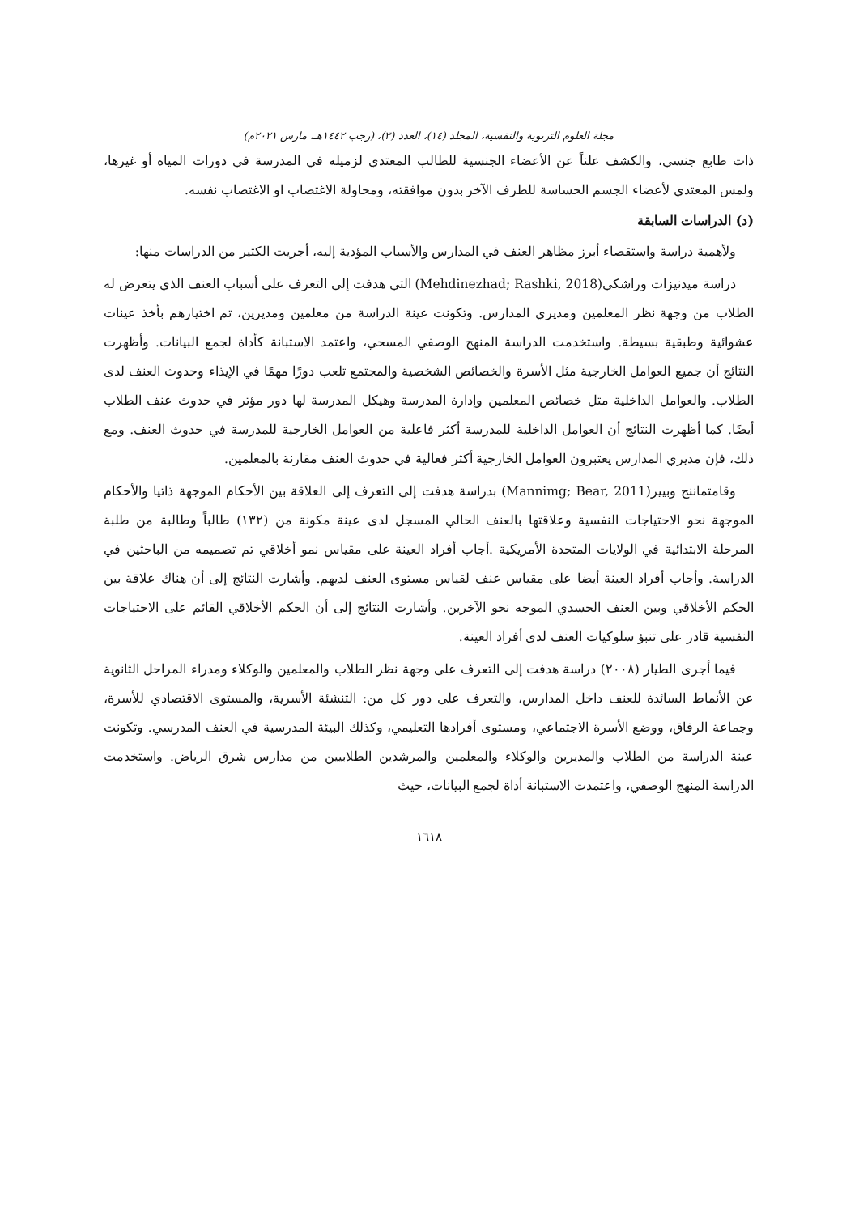مجلة العلوم التربوية والنفسية، المجلد (١٤)، العدد (٣)، (رجب ١٤٤٢هـ، مارس ٢٠٢١م)
ذات طابع جنسي، والكشف علناً عن الأعضاء الجنسية للطالب المعتدي لزميله في المدرسة في دورات المياه أو غيرها، ولمس المعتدي لأعضاء الجسم الحساسة للطرف الآخر بدون موافقته، ومحاولة الاغتصاب او الاغتصاب نفسه.
(د) الدراسات السابقة
ولأهمية دراسة واستقصاء أبرز مظاهر العنف في المدارس والأسباب المؤدية إليه، أجريت الكثير من الدراسات منها:
دراسة ميدنيزات وراشكي(Mehdinezhad; Rashki, 2018) التي هدفت إلى التعرف على أسباب العنف الذي يتعرض له الطلاب من وجهة نظر المعلمين ومديري المدارس. وتكونت عينة الدراسة من معلمين ومديرين، تم اختيارهم بأخذ عينات عشوائية وطبقية بسيطة. واستخدمت الدراسة المنهج الوصفي المسحي، واعتمد الاستبانة كأداة لجمع البيانات. وأظهرت النتائج أن جميع العوامل الخارجية مثل الأسرة والخصائص الشخصية والمجتمع تلعب دورًا مهمًا في الإيذاء وحدوث العنف لدى الطلاب. والعوامل الداخلية مثل خصائص المعلمين وإدارة المدرسة وهيكل المدرسة لها دور مؤثر في حدوث عنف الطلاب أيضًا. كما أظهرت النتائج أن العوامل الداخلية للمدرسة أكثر فاعلية من العوامل الخارجية للمدرسة في حدوث العنف. ومع ذلك، فإن مديري المدارس يعتبرون العوامل الخارجية أكثر فعالية في حدوث العنف مقارنة بالمعلمين.
وقامتماننج وبيير(Mannimg; Bear, 2011) بدراسة هدفت إلى التعرف إلى العلاقة بين الأحكام الموجهة ذاتيا والأحكام الموجهة نحو الاحتياجات النفسية وعلاقتها بالعنف الحالي المسجل لدى عينة مكونة من (١٣٢) طالباً وطالبة من طلبة المرحلة الابتدائية في الولايات المتحدة الأمريكية .أجاب أفراد العينة على مقياس نمو أخلاقي تم تصميمه من الباحثين في الدراسة. وأجاب أفراد العينة أيضا على مقياس عنف لقياس مستوى العنف لديهم. وأشارت النتائج إلى أن هناك علاقة بين الحكم الأخلاقي وبين العنف الجسدي الموجه نحو الآخرين. وأشارت النتائج إلى أن الحكم الأخلاقي القائم على الاحتياجات النفسية قادر على تنبؤ سلوكيات العنف لدى أفراد العينة.
فيما أجرى الطيار (٢٠٠٨) دراسة هدفت إلى التعرف على وجهة نظر الطلاب والمعلمين والوكلاء ومدراء المراحل الثانوية عن الأنماط السائدة للعنف داخل المدارس، والتعرف على دور كل من: التنشئة الأسرية، والمستوى الاقتصادي للأسرة، وجماعة الرفاق، ووضع الأسرة الاجتماعي، ومستوى أفرادها التعليمي، وكذلك البيئة المدرسية في العنف المدرسي. وتكونت عينة الدراسة من الطلاب والمديرين والوكلاء والمعلمين والمرشدين الطلابيين من مدارس شرق الرياض. واستخدمت الدراسة المنهج الوصفي، واعتمدت الاستبانة أداة لجمع البيانات، حيث
١٦١٨